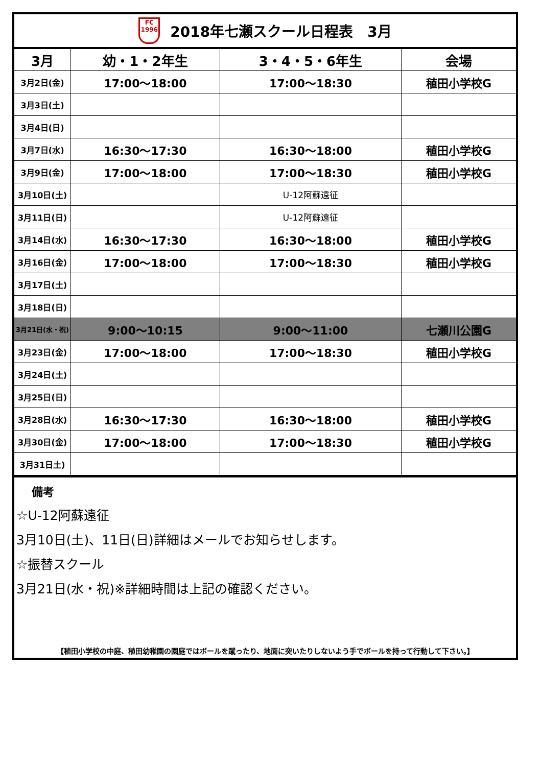FC
1996
2018年七瀬スクール日程表　3月
| 3月 | 幼・1・2年生 | 3・4・5・6年生 | 会場 |
| --- | --- | --- | --- |
| 3月2日(金) | 17:00～18:00 | 17:00～18:30 | 稙田小学校G |
| 3月3日(土) | | | |
| 3月4日(日) | | | |
| 3月7日(水) | 16:30～17:30 | 16:30～18:00 | 稙田小学校G |
| 3月9日(金) | 17:00～18:00 | 17:00～18:30 | 稙田小学校G |
| 3月10日(土) | | U-12阿蘇遠征 | |
| 3月11日(日) | | U-12阿蘇遠征 | |
| 3月14日(水) | 16:30～17:30 | 16:30～18:00 | 稙田小学校G |
| 3月16日(金) | 17:00～18:00 | 17:00～18:30 | 稙田小学校G |
| 3月17日(土) | | | |
| 3月18日(日) | | | |
| 3月21日(水・祝) | 9:00～10:15 | 9:00～11:00 | 七瀬川公園G |
| 3月23日(金) | 17:00～18:00 | 17:00～18:30 | 稙田小学校G |
| 3月24日(土) | | | |
| 3月25日(日) | | | |
| 3月28日(水) | 16:30～17:30 | 16:30～18:00 | 稙田小学校G |
| 3月30日(金) | 17:00～18:00 | 17:00～18:30 | 稙田小学校G |
| 3月31日土) | | | |
備考
☆U-12阿蘇遠征
3月10日(土)、11日(日)詳細はメールでお知らせします。
☆振替スクール
3月21日(水・祝)※詳細時間は上記の確認ください。
【稙田小学校の中庭、稙田幼稚園の園庭ではボールを蹴ったり、地面に突いたりしないよう手でボールを持って行動して下さい。】